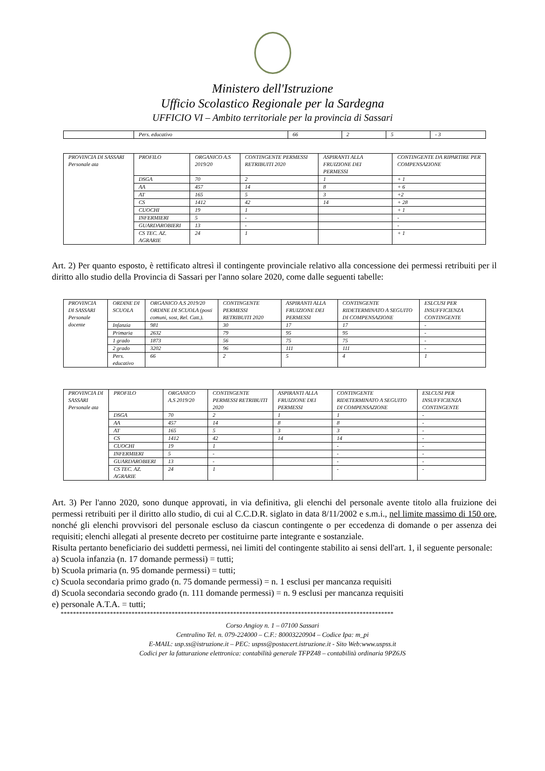Ministero dell'Istruzione
Ufficio Scolastico Regionale per la Sardegna
UFFICIO VI – Ambito territoriale per la provincia di Sassari
| | Pers. educativo | 66 | 2 | 5 | - 3 |
| PROVINCIA DI SASSARI Personale ata | PROFILO | ORGANICO A.S 2019/20 | CONTINGENTE PERMESSI RETRIBUITI 2020 | ASPIRANTI ALLA FRUIZIONE DEI PERMESSI | CONTINGENTE DA RIPARTIRE PER COMPENSAZIONE |
| | DSGA | 70 | 2 | 1 | + 1 |
| | AA | 457 | 14 | 8 | + 6 |
| | AT | 165 | 5 | 3 | +2 |
| | CS | 1412 | 42 | 14 | + 28 |
| | CUOCHI | 19 | 1 | | + 1 |
| | INFERMIERI | 5 | - | | - |
| | GUARDAROBIERI | 13 | - | | - |
| | CS TEC. AZ. AGRARIE | 24 | 1 | | + 1 |
Art. 2) Per quanto esposto, è rettificato altresì il contingente provinciale relativo alla concessione dei permessi retribuiti per il diritto allo studio della Provincia di Sassari per l'anno solare 2020, come dalle seguenti tabelle:
| PROVINCIA DI SASSARI Personale docente | ORDINE DI SCUOLA | ORGANICO A.S 2019/20 ORDINE DI SCUOLA (posti comuni, sost, Rel. Catt.). | CONTINGENTE PERMESSI RETRIBUITI 2020 | ASPIRANTI ALLA FRUIZIONE DEI PERMESSI | CONTINGENTE RIDETERMINATO A SEGUITO DI COMPENSAZIONE | ESLCUSI PER INSUFFICIENZA CONTINGENTE |
| | Infanzia | 981 | 30 | 17 | 17 | - |
| | Primaria | 2632 | 79 | 95 | 95 | - |
| | 1 grado | 1873 | 56 | 75 | 75 | - |
| | 2 grado | 3202 | 96 | 111 | 111 | - |
| | Pers. educativo | 66 | 2 | 5 | 4 | 1 |
| PROVINCIA DI SASSARI Personale ata | PROFILO | ORGANICO A.S 2019/20 | CONTINGENTE PERMESSI RETRIBUITI 2020 | ASPIRANTI ALLA FRUIZIONE DEI PERMESSI | CONTINGENTE RIDETERMINATO A SEGUITO DI COMPENSAZIONE | ESLCUSI PER INSUFFICIENZA CONTINGENTE |
| | DSGA | 70 | 2 | 1 | 1 | - |
| | AA | 457 | 14 | 8 | 8 | - |
| | AT | 165 | 5 | 3 | 3 | - |
| | CS | 1412 | 42 | 14 | 14 | - |
| | CUOCHI | 19 | 1 | | - | - |
| | INFERMIERI | 5 | - | | - | - |
| | GUARDAROBIERI | 13 | - | | - | - |
| | CS TEC. AZ. AGRARIE | 24 | 1 | | - | - |
Art. 3) Per l'anno 2020, sono dunque approvati, in via definitiva, gli elenchi del personale avente titolo alla fruizione dei permessi retribuiti per il diritto allo studio, di cui al C.C.D.R. siglato in data 8/11/2002 e s.m.i., nel limite massimo di 150 ore, nonché gli elenchi provvisori del personale escluso da ciascun contingente o per eccedenza di domande o per assenza dei requisiti; elenchi allegati al presente decreto per costituirne parte integrante e sostanziale.
Risulta pertanto beneficiario dei suddetti permessi, nei limiti del contingente stabilito ai sensi dell'art. 1, il seguente personale:
a) Scuola infanzia (n. 17 domande permessi) = tutti;
b) Scuola primaria (n. 95 domande permessi) = tutti;
c) Scuola secondaria primo grado (n. 75 domande permessi) = n. 1 esclusi per mancanza requisiti
d) Scuola secondaria secondo grado (n. 111 domande permessi) = n. 9 esclusi per mancanza requisiti
e) personale A.T.A. = tutti;
************************************************************************************************************
Corso Angioy n. 1 – 07100 Sassari
Centralino Tel. n. 079-224000 – C.F.: 80003220904 – Codice Ipa: m_pi
E-MAIL: usp.ss@istruzione.it – PEC: uspss@postacert.istruzione.it - Sito Web:www.uspss.it
Codici per la fatturazione elettronica: contabilità generale TFPZ48 – contabilità ordinaria 9PZ6JS